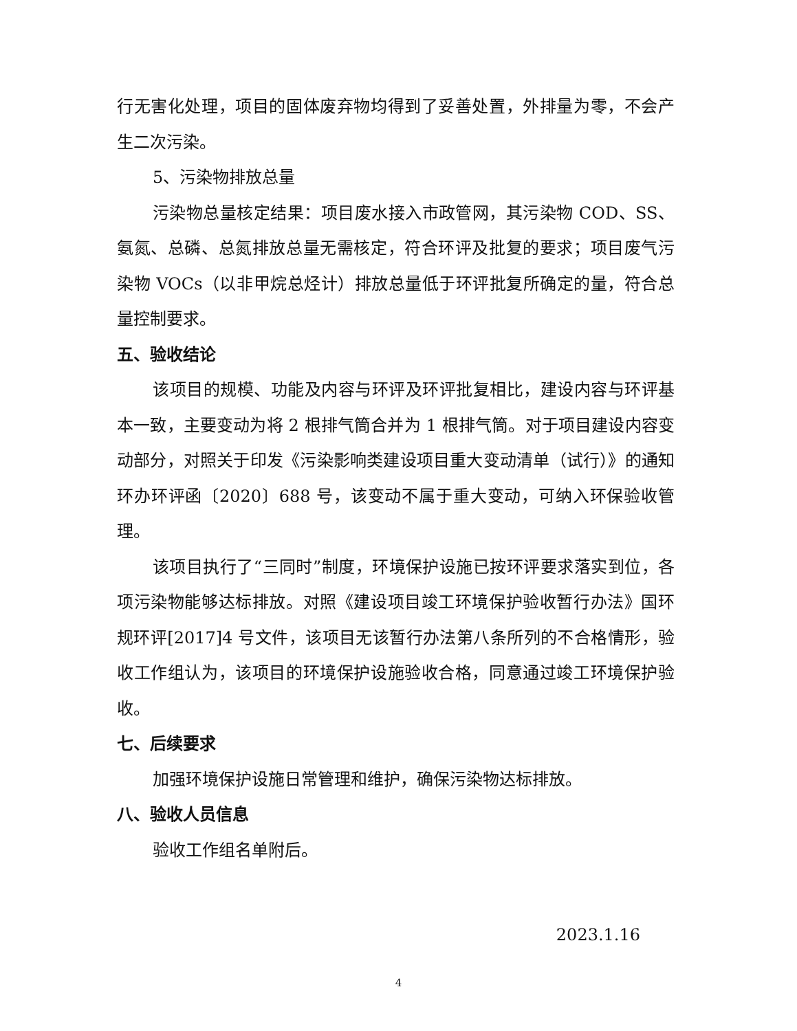行无害化处理，项目的固体废弃物均得到了妥善处置，外排量为零，不会产生二次污染。
5、污染物排放总量
污染物总量核定结果：项目废水接入市政管网，其污染物 COD、SS、氨氮、总磷、总氮排放总量无需核定，符合环评及批复的要求；项目废气污染物 VOCs（以非甲烷总烃计）排放总量低于环评批复所确定的量，符合总量控制要求。
五、验收结论
该项目的规模、功能及内容与环评及环评批复相比，建设内容与环评基本一致，主要变动为将 2 根排气筒合并为 1 根排气筒。对于项目建设内容变动部分，对照关于印发《污染影响类建设项目重大变动清单（试行）》的通知环办环评函〔2020〕688 号，该变动不属于重大变动，可纳入环保验收管理。
该项目执行了“三同时”制度，环境保护设施已按环评要求落实到位，各项污染物能够达标排放。对照《建设项目竣工环境保护验收暂行办法》国环规环评[2017]4 号文件，该项目无该暂行办法第八条所列的不合格情形，验收工作组认为，该项目的环境保护设施验收合格，同意通过竣工环境保护验收。
七、后续要求
加强环境保护设施日常管理和维护，确保污染物达标排放。
八、验收人员信息
验收工作组名单附后。
2023.1.16
4